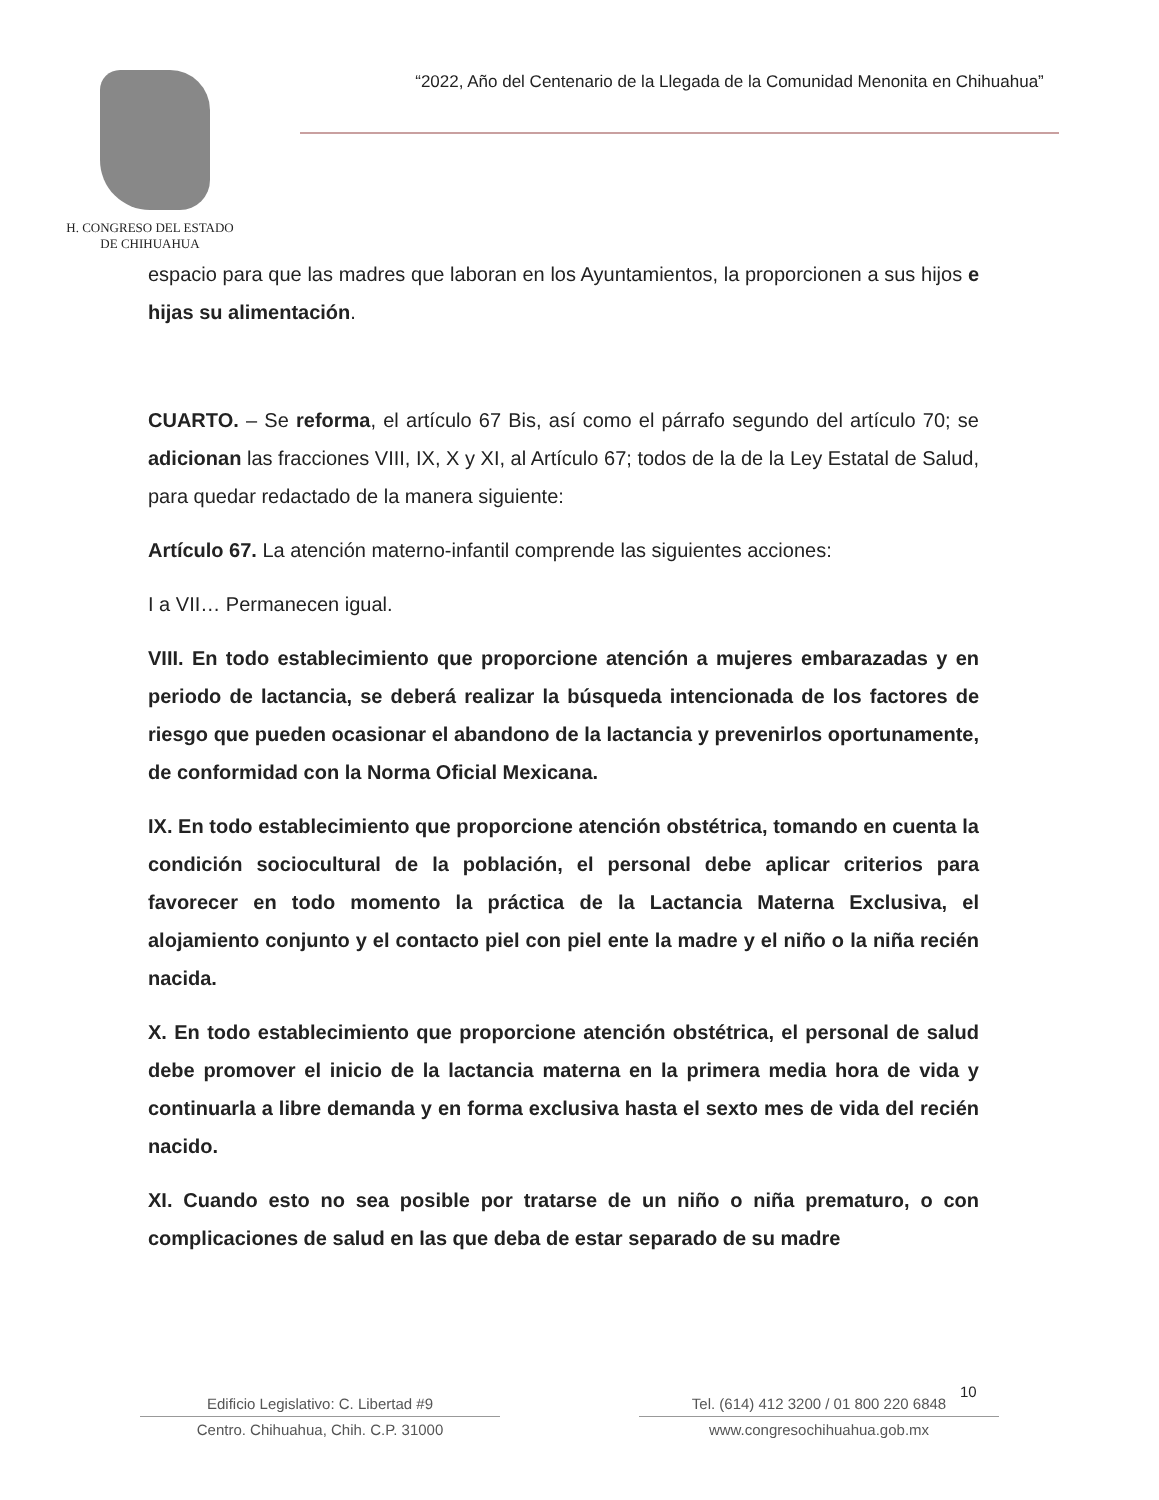H. CONGRESO DEL ESTADO
DE CHIHUAHUA
“2022, Año del Centenario de la Llegada de la Comunidad Menonita en Chihuahua”
espacio para que las madres que laboran en los Ayuntamientos, la proporcionen a sus hijos e hijas su alimentación.
CUARTO. – Se reforma, el artículo 67 Bis, así como el párrafo segundo del artículo 70; se adicionan las fracciones VIII, IX, X y XI, al Artículo 67; todos de la de la Ley Estatal de Salud, para quedar redactado de la manera siguiente:
Artículo 67. La atención materno-infantil comprende las siguientes acciones:
I a VII… Permanecen igual.
VIII. En todo establecimiento que proporcione atención a mujeres embarazadas y en periodo de lactancia, se deberá realizar la búsqueda intencionada de los factores de riesgo que pueden ocasionar el abandono de la lactancia y prevenirlos oportunamente, de conformidad con la Norma Oficial Mexicana.
IX. En todo establecimiento que proporcione atención obstétrica, tomando en cuenta la condición sociocultural de la población, el personal debe aplicar criterios para favorecer en todo momento la práctica de la Lactancia Materna Exclusiva, el alojamiento conjunto y el contacto piel con piel ente la madre y el niño o la niña recién nacida.
X. En todo establecimiento que proporcione atención obstétrica, el personal de salud debe promover el inicio de la lactancia materna en la primera media hora de vida y continuarla a libre demanda y en forma exclusiva hasta el sexto mes de vida del recién nacido.
XI. Cuando esto no sea posible por tratarse de un niño o niña prematuro, o con complicaciones de salud en las que deba de estar separado de su madre
10
Edificio Legislativo: C. Libertad #9
Centro. Chihuahua, Chih. C.P. 31000
Tel. (614) 412 3200 / 01 800 220 6848
www.congresochihuahua.gob.mx